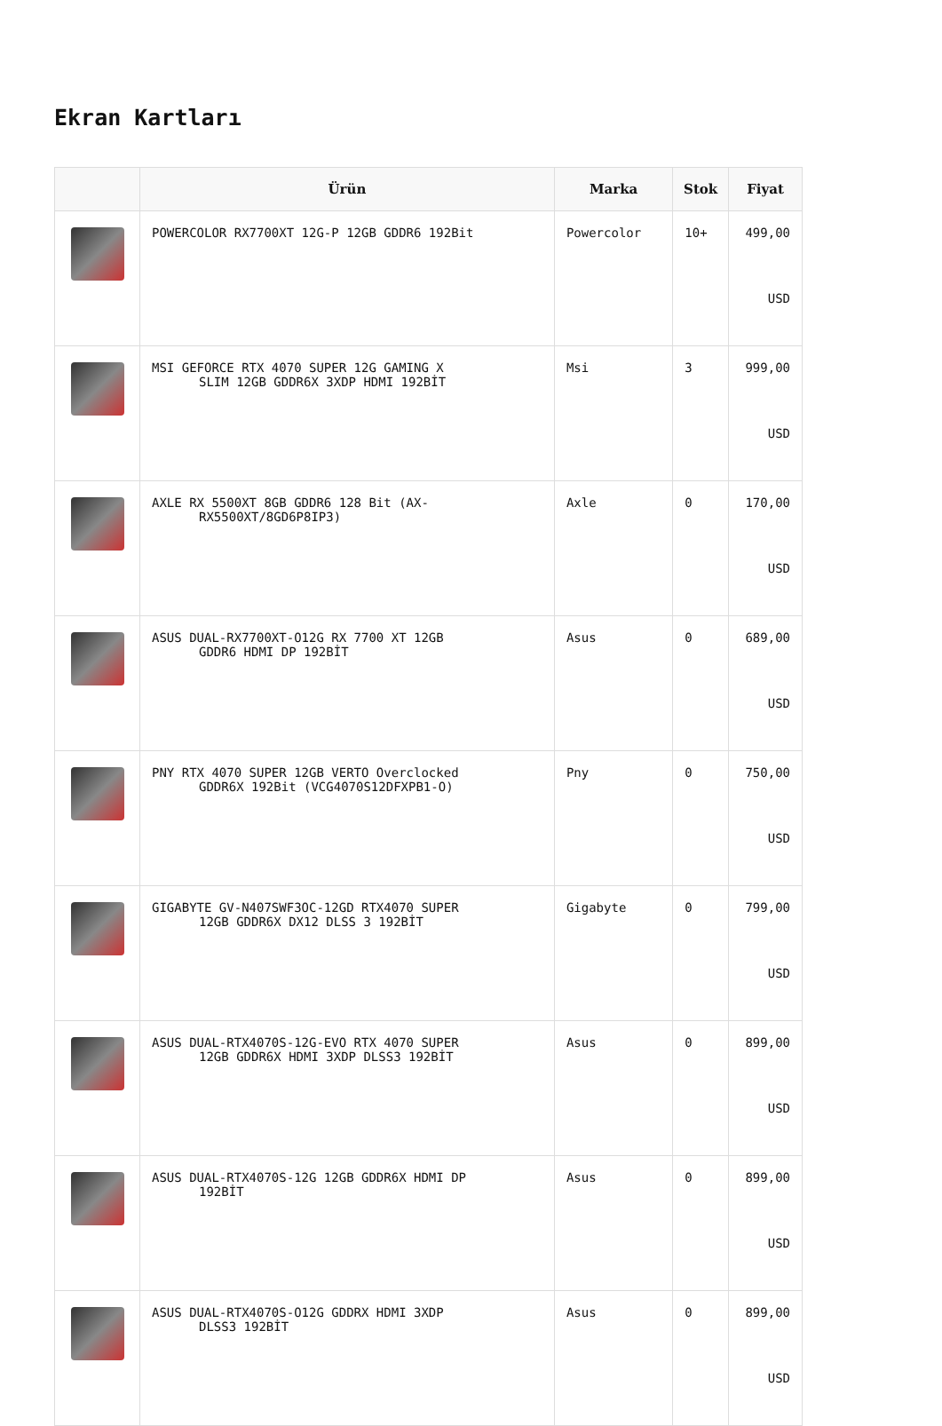Ekran Kartları
| | Ürün | Marka | Stok | Fiyat |
| --- | --- | --- | --- | --- |
| | POWERCOLOR RX7700XT 12G-P 12GB GDDR6 192Bit | Powercolor | 10+ | 499,00 USD |
| | MSI GEFORCE RTX 4070 SUPER 12G GAMING X SLIM 12GB GDDR6X 3XDP HDMI 192BİT | Msi | 3 | 999,00 USD |
| | AXLE RX 5500XT 8GB GDDR6 128 Bit (AX- RX5500XT/8GD6P8IP3) | Axle | 0 | 170,00 USD |
| | ASUS DUAL-RX7700XT-O12G RX 7700 XT 12GB GDDR6 HDMI DP 192BİT | Asus | 0 | 689,00 USD |
| | PNY RTX 4070 SUPER 12GB VERTO Overclocked GDDR6X 192Bit (VCG4070S12DFXPB1-O) | Pny | 0 | 750,00 USD |
| | GIGABYTE GV-N407SWF3OC-12GD RTX4070 SUPER 12GB GDDR6X DX12 DLSS 3 192BİT | Gigabyte | 0 | 799,00 USD |
| | ASUS DUAL-RTX4070S-12G-EVO RTX 4070 SUPER 12GB GDDR6X HDMI 3XDP DLSS3 192BİT | Asus | 0 | 899,00 USD |
| | ASUS DUAL-RTX4070S-12G 12GB GDDR6X HDMI DP 192BİT | Asus | 0 | 899,00 USD |
| | ASUS DUAL-RTX4070S-O12G GDDRX HDMI 3XDP DLSS3 192BİT | Asus | 0 | 899,00 USD |